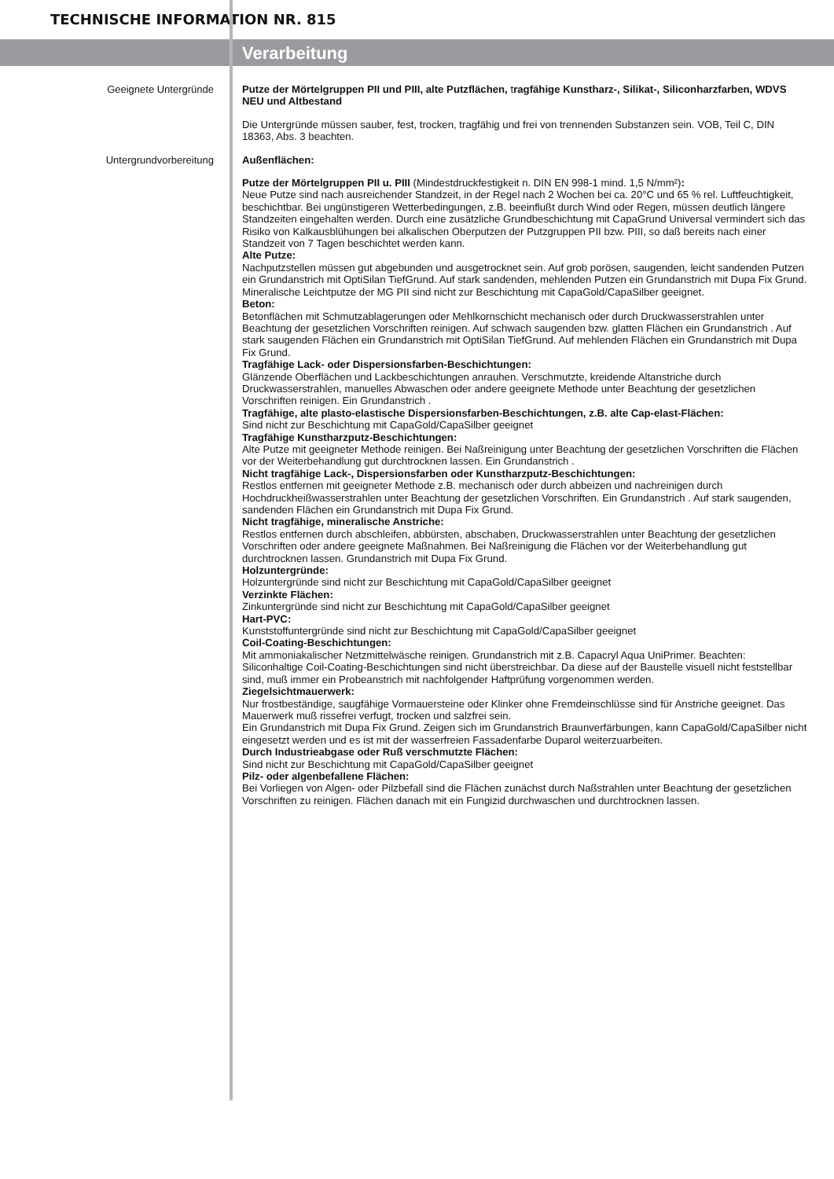TECHNISCHE INFORMATION NR. 815
Verarbeitung
Geeignete Untergründe
Putze der Mörtelgruppen PII und PIII, alte Putzflächen, tragfähige Kunstharz-, Silikat-, Siliconharzfarben, WDVS NEU und Altbestand
Die Untergründe müssen sauber, fest, trocken, tragfähig und frei von trennenden Substanzen sein. VOB, Teil C, DIN 18363, Abs. 3 beachten.
Untergrundvorbereitung
Außenflächen:
Putze der Mörtelgruppen PII u. PIII (Mindestdruckfestigkeit n. DIN EN 998-1 mind. 1,5 N/mm²):
Neue Putze sind nach ausreichender Standzeit, in der Regel nach 2 Wochen bei ca. 20°C und 65 % rel. Luftfeuchtigkeit, beschichtbar. Bei ungünstigeren Wetterbedingungen, z.B. beeinflußt durch Wind oder Regen, müssen deutlich längere Standzeiten eingehalten werden. Durch eine zusätzliche Grundbeschichtung mit CapaGrund Universal vermindert sich das Risiko von Kalkausblühungen bei alkalischen Oberputzen der Putzgruppen PII bzw. PIII, so daß bereits nach einer Standzeit von 7 Tagen beschichtet werden kann.
Alte Putze:
Nachputzstellen müssen gut abgebunden und ausgetrocknet sein. Auf grob porösen, saugenden, leicht sandenden Putzen ein Grundanstrich mit OptiSilan TiefGrund. Auf stark sandenden, mehlenden Putzen ein Grundanstrich mit Dupa Fix Grund. Mineralische Leichtputze der MG PII sind nicht zur Beschichtung mit CapaGold/CapaSilber geeignet.
Beton:
Betonflächen mit Schmutzablagerungen oder Mehlkornschicht mechanisch oder durch Druckwasserstrahlen unter Beachtung der gesetzlichen Vorschriften reinigen. Auf schwach saugenden bzw. glatten Flächen ein Grundanstrich . Auf stark saugenden Flächen ein Grundanstrich mit OptiSilan TiefGrund. Auf mehlenden Flächen ein Grundanstrich mit Dupa Fix Grund.
Tragfähige Lack- oder Dispersionsfarben-Beschichtungen:
Glänzende Oberflächen und Lackbeschichtungen anrauhen. Verschmutzte, kreidende Altanstriche durch Druckwasserstrahlen, manuelles Abwaschen oder andere geeignete Methode unter Beachtung der gesetzlichen Vorschriften reinigen. Ein Grundanstrich .
Tragfähige, alte plasto-elastische Dispersionsfarben-Beschichtungen, z.B. alte Cap-elast-Flächen:
Sind nicht zur Beschichtung mit CapaGold/CapaSilber geeignet
Tragfähige Kunstharzputz-Beschichtungen:
Alte Putze mit geeigneter Methode reinigen. Bei Naßreinigung unter Beachtung der gesetzlichen Vorschriften die Flächen vor der Weiterbehandlung gut durchtrocknen lassen. Ein Grundanstrich .
Nicht tragfähige Lack-, Dispersionsfarben oder Kunstharzputz-Beschichtungen:
Restlos entfernen mit geeigneter Methode z.B. mechanisch oder durch abbeizen und nachreinigen durch Hochdruckheißwasserstrahlen unter Beachtung der gesetzlichen Vorschriften. Ein Grundanstrich . Auf stark saugenden, sandenden Flächen ein Grundanstrich mit Dupa Fix Grund.
Nicht tragfähige, mineralische Anstriche:
Restlos entfernen durch abschleifen, abbürsten, abschaben, Druckwasserstrahlen unter Beachtung der gesetzlichen Vorschriften oder andere geeignete Maßnahmen. Bei Naßreinigung die Flächen vor der Weiterbehandlung gut durchtrocknen lassen. Grundanstrich mit Dupa Fix Grund.
Holzuntergründe:
Holzuntergründe sind nicht zur Beschichtung mit CapaGold/CapaSilber geeignet
Verzinkte Flächen:
Zinkuntergründe sind nicht zur Beschichtung mit CapaGold/CapaSilber geeignet
Hart-PVC:
Kunststoffuntergründe sind nicht zur Beschichtung mit CapaGold/CapaSilber geeignet
Coil-Coating-Beschichtungen:
Mit ammoniakalischer Netzmittelwäsche reinigen. Grundanstrich mit z.B. Capacryl Aqua UniPrimer. Beachten: Siliconhaltige Coil-Coating-Beschichtungen sind nicht überstreichbar. Da diese auf der Baustelle visuell nicht feststellbar sind, muß immer ein Probeanstrich mit nachfolgender Haftprüfung vorgenommen werden.
Ziegelsichtmauerwerk:
Nur frostbeständige, saugfähige Vormauersteine oder Klinker ohne Fremdeinschlüsse sind für Anstriche geeignet. Das Mauerwerk muß rissefrei verfugt, trocken und salzfrei sein.
Ein Grundanstrich mit Dupa Fix Grund. Zeigen sich im Grundanstrich Braunverfärbungen, kann CapaGold/CapaSilber nicht eingesetzt werden und es ist mit der wasserfreien Fassadenfarbe Duparol weiterzuarbeiten.
Durch Industrieabgase oder Ruß verschmutzte Flächen:
Sind nicht zur Beschichtung mit CapaGold/CapaSilber geeignet
Pilz- oder algenbefallene Flächen:
Bei Vorliegen von Algen- oder Pilzbefall sind die Flächen zunächst durch Naßstrahlen unter Beachtung der gesetzlichen Vorschriften zu reinigen. Flächen danach mit ein Fungizid durchwaschen und durchtrocknen lassen.